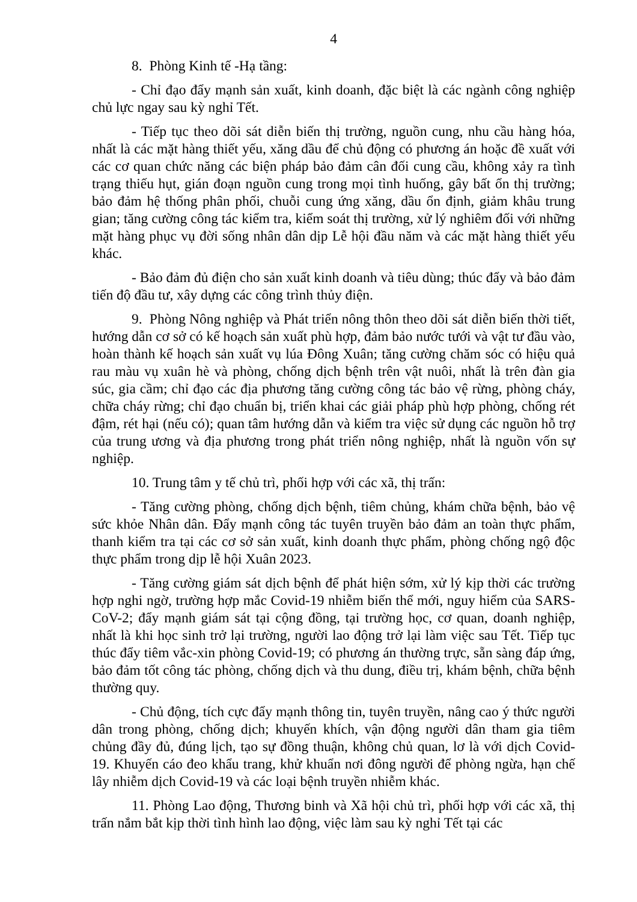4
8. Phòng Kinh tế -Hạ tầng:
- Chỉ đạo đẩy mạnh sản xuất, kinh doanh, đặc biệt là các ngành công nghiệp chủ lực ngay sau kỳ nghỉ Tết.
- Tiếp tục theo dõi sát diễn biến thị trường, nguồn cung, nhu cầu hàng hóa, nhất là các mặt hàng thiết yếu, xăng dầu để chủ động có phương án hoặc đề xuất với các cơ quan chức năng các biện pháp bảo đảm cân đối cung cầu, không xảy ra tình trạng thiếu hụt, gián đoạn nguồn cung trong mọi tình huống, gây bất ổn thị trường; bảo đảm hệ thống phân phối, chuỗi cung ứng xăng, dầu ổn định, giảm khâu trung gian; tăng cường công tác kiểm tra, kiểm soát thị trường, xử lý nghiêm đối với những mặt hàng phục vụ đời sống nhân dân dịp Lễ hội đầu năm và các mặt hàng thiết yếu khác.
- Bảo đảm đủ điện cho sản xuất kinh doanh và tiêu dùng; thúc đẩy và bảo đảm tiến độ đầu tư, xây dựng các công trình thủy điện.
9. Phòng Nông nghiệp và Phát triển nông thôn theo dõi sát diễn biến thời tiết, hướng dẫn cơ sở có kế hoạch sản xuất phù hợp, đảm bảo nước tưới và vật tư đầu vào, hoàn thành kế hoạch sản xuất vụ lúa Đông Xuân; tăng cường chăm sóc có hiệu quả rau màu vụ xuân hè và phòng, chống dịch bệnh trên vật nuôi, nhất là trên đàn gia súc, gia cầm; chỉ đạo các địa phương tăng cường công tác bảo vệ rừng, phòng cháy, chữa cháy rừng; chỉ đạo chuẩn bị, triển khai các giải pháp phù hợp phòng, chống rét đậm, rét hại (nếu có); quan tâm hướng dẫn và kiểm tra việc sử dụng các nguồn hỗ trợ của trung ương và địa phương trong phát triển nông nghiệp, nhất là nguồn vốn sự nghiệp.
10. Trung tâm y tế chủ trì, phối hợp với các xã, thị trấn:
- Tăng cường phòng, chống dịch bệnh, tiêm chủng, khám chữa bệnh, bảo vệ sức khỏe Nhân dân. Đẩy mạnh công tác tuyên truyền bảo đảm an toàn thực phẩm, thanh kiểm tra tại các cơ sở sản xuất, kinh doanh thực phẩm, phòng chống ngộ độc thực phẩm trong dịp lễ hội Xuân 2023.
- Tăng cường giám sát dịch bệnh để phát hiện sớm, xử lý kịp thời các trường hợp nghi ngờ, trường hợp mắc Covid-19 nhiễm biến thể mới, nguy hiểm của SARS-CoV-2; đẩy mạnh giám sát tại cộng đồng, tại trường học, cơ quan, doanh nghiệp, nhất là khi học sinh trở lại trường, người lao động trở lại làm việc sau Tết. Tiếp tục thúc đẩy tiêm vắc-xin phòng Covid-19; có phương án thường trực, sẵn sàng đáp ứng, bảo đảm tốt công tác phòng, chống dịch và thu dung, điều trị, khám bệnh, chữa bệnh thường quy.
- Chủ động, tích cực đẩy mạnh thông tin, tuyên truyền, nâng cao ý thức người dân trong phòng, chống dịch; khuyến khích, vận động người dân tham gia tiêm chủng đầy đủ, đúng lịch, tạo sự đồng thuận, không chủ quan, lơ là với dịch Covid-19. Khuyến cáo đeo khẩu trang, khử khuẩn nơi đông người để phòng ngừa, hạn chế lây nhiễm dịch Covid-19 và các loại bệnh truyền nhiễm khác.
11. Phòng Lao động, Thương binh và Xã hội chủ trì, phối hợp với các xã, thị trấn nắm bắt kịp thời tình hình lao động, việc làm sau kỳ nghỉ Tết tại các